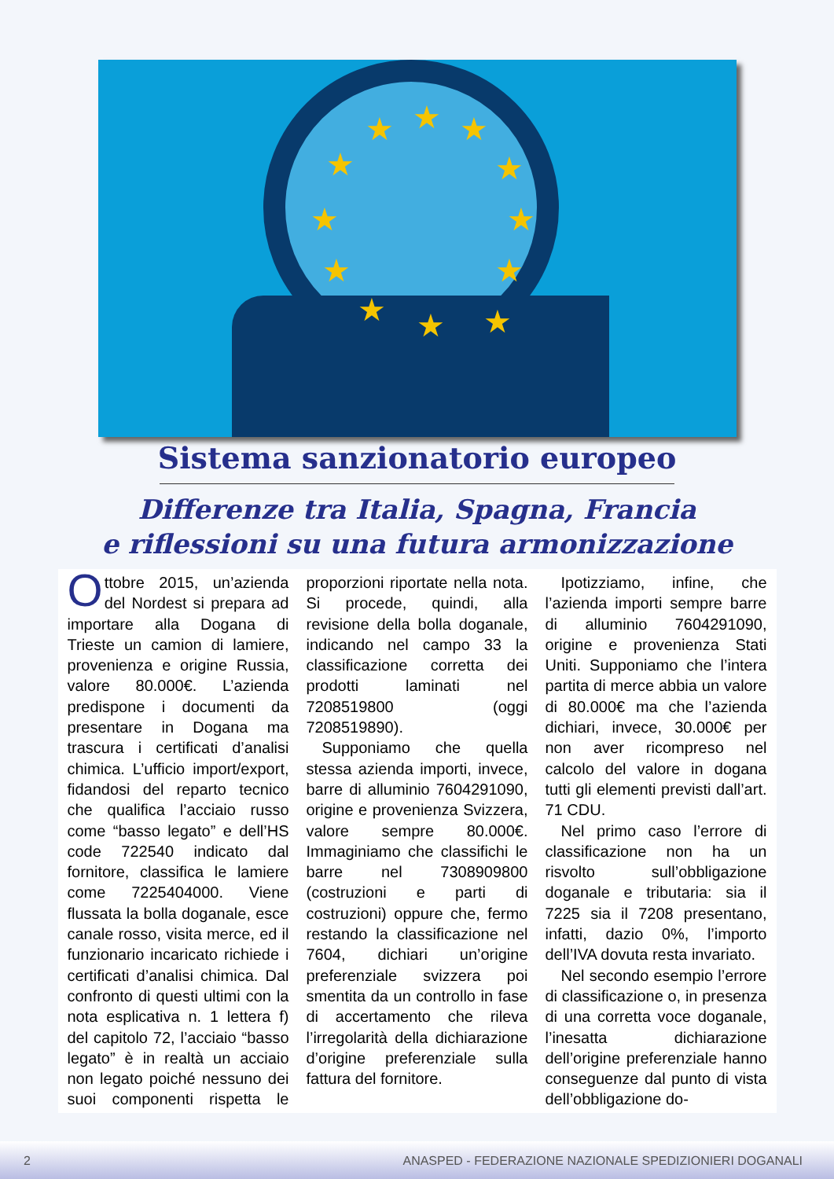★ ★ ★
★ ★
★ ★
★ ★
★ ★ ★
Sistema sanzionatorio europeo
Differenze tra Italia, Spagna, Francia
e riflessioni su una futura armonizzazione
Ottobre 2015, un’azienda del Nordest si prepara ad importare alla Dogana di Trieste un camion di lamiere, provenienza e origine Russia, valore 80.000€. L’azienda predispone i documenti da presentare in Dogana ma trascura i certificati d’analisi chimica. L’ufficio import/export, fidandosi del reparto tecnico che qualifica l’acciaio russo come “basso legato” e dell’HS code 722540 indicato dal fornitore, classifica le lamiere come 7225404000. Viene flussata la bolla doganale, esce canale rosso, visita merce, ed il funzionario incaricato richiede i certificati d’analisi chimica. Dal confronto di questi ultimi con la nota esplicativa n. 1 lettera f) del capitolo 72, l’acciaio “basso legato” è in realtà un acciaio non legato poiché nessuno dei suoi componenti rispetta le proporzioni riportate nella nota. Si procede, quindi, alla revisione della bolla doganale, indicando nel campo 33 la classificazione corretta dei prodotti laminati nel 7208519800 (oggi 7208519890).
Supponiamo che quella stessa azienda importi, invece, barre di alluminio 7604291090, origine e provenienza Svizzera, valore sempre 80.000€. Immaginiamo che classifichi le barre nel 7308909800 (costruzioni e parti di costruzioni) oppure che, fermo restando la classificazione nel 7604, dichiari un’origine preferenziale svizzera poi smentita da un controllo in fase di accertamento che rileva l’irregolarità della dichiarazione d’origine preferenziale sulla fattura del fornitore.
Ipotizziamo, infine, che l’azienda importi sempre barre di alluminio 7604291090, origine e provenienza Stati Uniti. Supponiamo che l’intera partita di merce abbia un valore di 80.000€ ma che l’azienda dichiari, invece, 30.000€ per non aver ricompreso nel calcolo del valore in dogana tutti gli elementi previsti dall’art. 71 CDU.
Nel primo caso l’errore di classificazione non ha un risvolto sull’obbligazione doganale e tributaria: sia il 7225 sia il 7208 presentano, infatti, dazio 0%, l’importo dell’IVA dovuta resta invariato.
Nel secondo esempio l’errore di classificazione o, in presenza di una corretta voce doganale, l’inesatta dichiarazione dell’origine preferenziale hanno conseguenze dal punto di vista dell’obbligazione do-
2 ANASPED - FEDERAZIONE NAZIONALE SPEDIZIONIERI DOGANALI